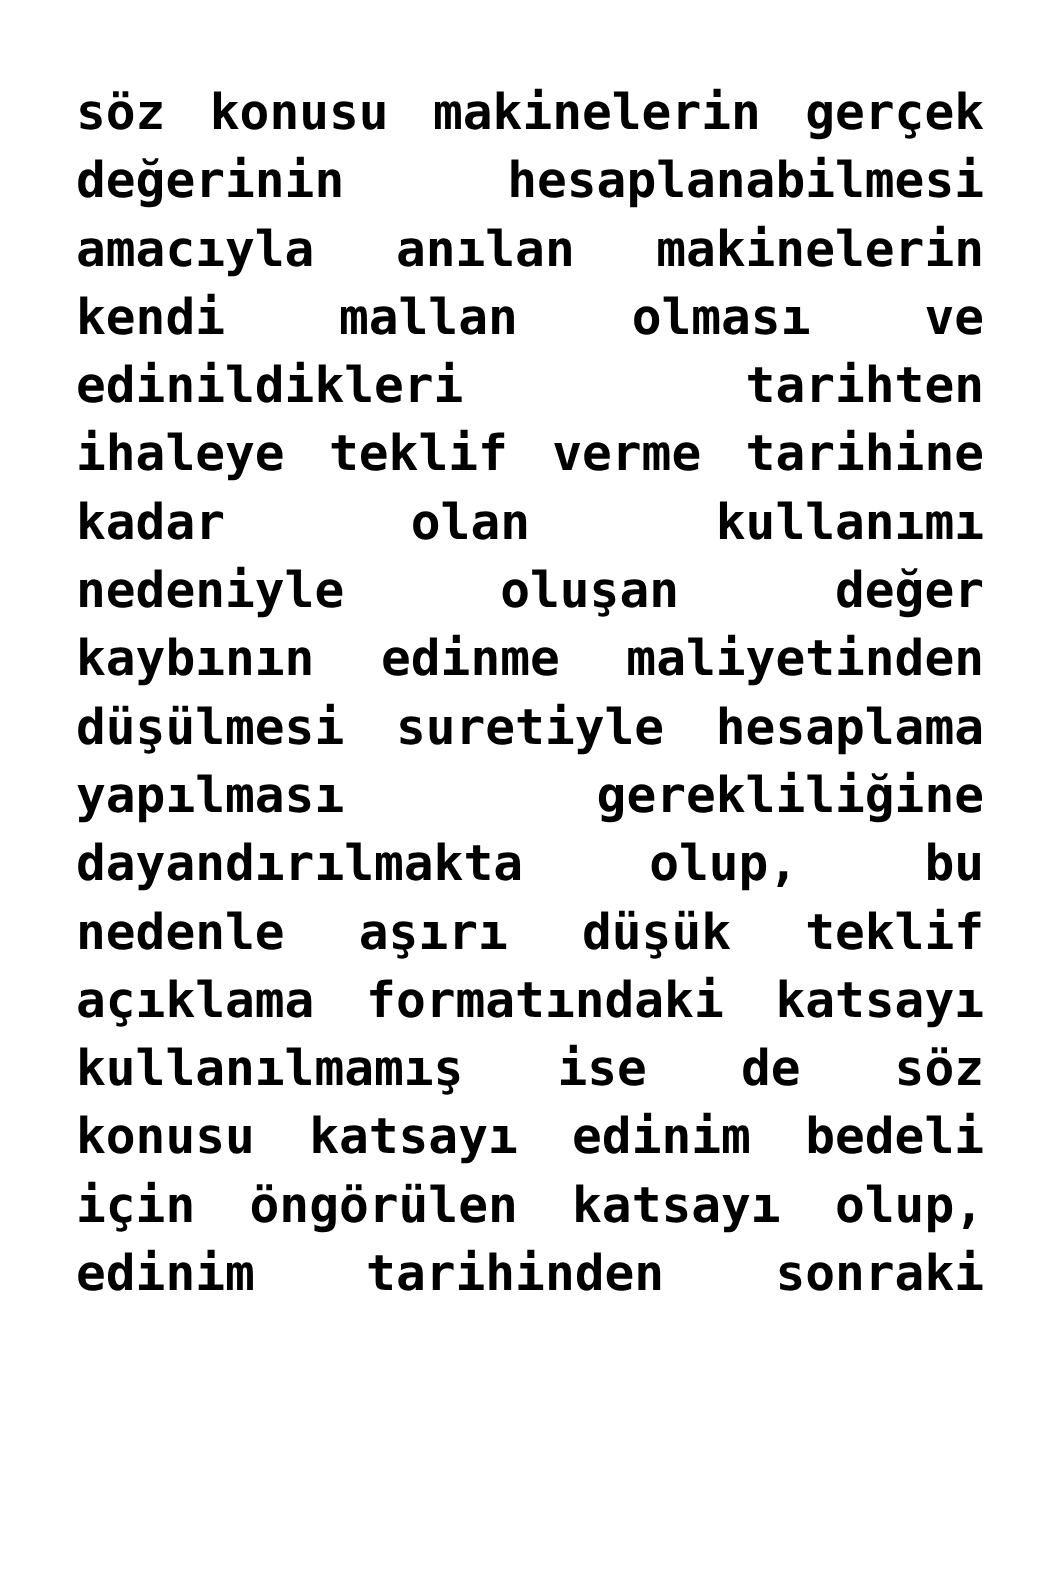söz konusu makinelerin gerçek
değerinin hesaplanabilmesi
amacıyla anılan makinelerin
kendi mallan olması ve
edinildikleri tarihten
ihaleye teklif verme tarihine
kadar olan kullanımı
nedeniyle oluşan değer
kaybının edinme maliyetinden
düşülmesi suretiyle hesaplama
yapılması gerekliliğine
dayandırılmakta olup, bu
nedenle aşırı düşük teklif
açıklama formatındaki katsayı
kullanılmamış ise de söz
konusu katsayı edinim bedeli
için öngörülen katsayı olup,
edinim tarihinden sonraki